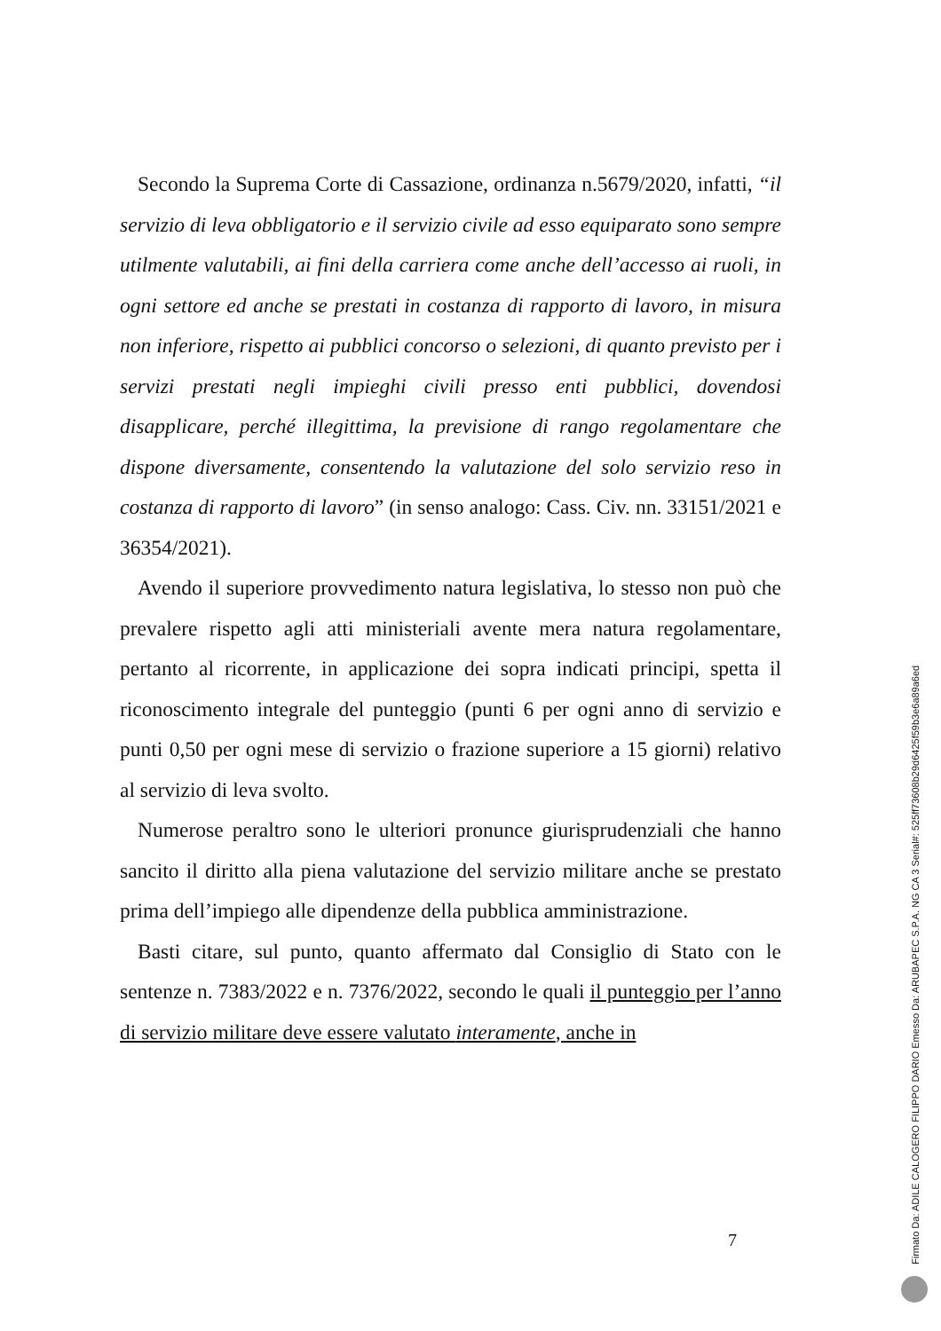Secondo la Suprema Corte di Cassazione, ordinanza n.5679/2020, infatti, “il servizio di leva obbligatorio e il servizio civile ad esso equiparato sono sempre utilmente valutabili, ai fini della carriera come anche dell’accesso ai ruoli, in ogni settore ed anche se prestati in costanza di rapporto di lavoro, in misura non inferiore, rispetto ai pubblici concorso o selezioni, di quanto previsto per i servizi prestati negli impieghi civili presso enti pubblici, dovendosi disapplicare, perché illegittima, la previsione di rango regolamentare che dispone diversamente, consentendo la valutazione del solo servizio reso in costanza di rapporto di lavoro” (in senso analogo: Cass. Civ. nn. 33151/2021 e 36354/2021).
Avendo il superiore provvedimento natura legislativa, lo stesso non può che prevalere rispetto agli atti ministeriali avente mera natura regolamentare, pertanto al ricorrente, in applicazione dei sopra indicati principi, spetta il riconoscimento integrale del punteggio (punti 6 per ogni anno di servizio e punti 0,50 per ogni mese di servizio o frazione superiore a 15 giorni) relativo al servizio di leva svolto.
Numerose peraltro sono le ulteriori pronunce giurisprudenziali che hanno sancito il diritto alla piena valutazione del servizio militare anche se prestato prima dell’impiego alle dipendenze della pubblica amministrazione.
Basti citare, sul punto, quanto affermato dal Consiglio di Stato con le sentenze n. 7383/2022 e n. 7376/2022, secondo le quali il punteggio per l’anno di servizio militare deve essere valutato interamente, anche in
7
Firmato Da: ADILE CALOGERO FILIPPO DARIO Emesso Da: ARUBAPEC S.P.A. NG CA 3 Serial#: 525ff73608b29d6425f59b3e6a89a6ed